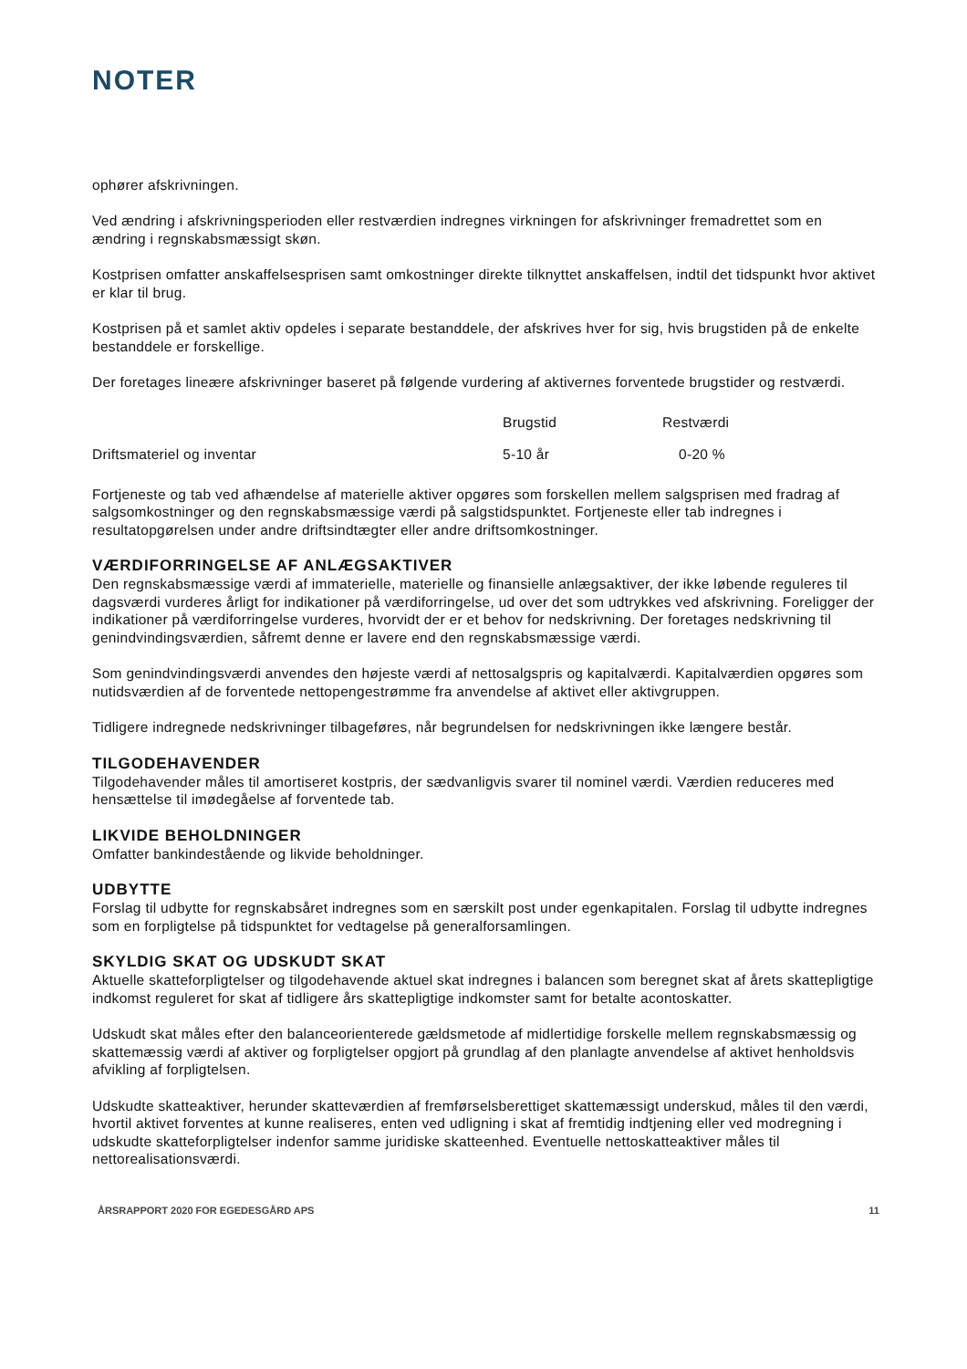NOTER
ophører afskrivningen.
Ved ændring i afskrivningsperioden eller restværdien indregnes virkningen for afskrivninger fremadrettet som en ændring i regnskabsmæssigt skøn.
Kostprisen omfatter anskaffelsesprisen samt omkostninger direkte tilknyttet anskaffelsen, indtil det tidspunkt hvor aktivet er klar til brug.
Kostprisen på et samlet aktiv opdeles i separate bestanddele, der afskrives hver for sig, hvis brugstiden på de enkelte bestanddele er forskellige.
Der foretages lineære afskrivninger baseret på følgende vurdering af aktivernes forventede brugstider og restværdi.
| | Brugstid | Restværdi |
| --- | --- | --- |
| Driftsmateriel og inventar | 5-10 år | 0-20 % |
Fortjeneste og tab ved afhændelse af materielle aktiver opgøres som forskellen mellem salgsprisen med fradrag af salgsomkostninger og den regnskabsmæssige værdi på salgstidspunktet. Fortjeneste eller tab indregnes i resultatopgørelsen under andre driftsindtægter eller andre driftsomkostninger.
VÆRDIFORRINGELSE AF ANLÆGSAKTIVER
Den regnskabsmæssige værdi af immaterielle, materielle og finansielle anlægsaktiver, der ikke løbende reguleres til dagsværdi vurderes årligt for indikationer på værdiforringelse, ud over det som udtrykkes ved afskrivning. Foreligger der indikationer på værdiforringelse vurderes, hvorvidt der er et behov for nedskrivning. Der foretages nedskrivning til genindvindingsværdien, såfremt denne er lavere end den regnskabsmæssige værdi.
Som genindvindingsværdi anvendes den højeste værdi af nettosalgspris og kapitalværdi. Kapitalværdien opgøres som nutidsværdien af de forventede nettopengestrømme fra anvendelse af aktivet eller aktivgruppen.
Tidligere indregnede nedskrivninger tilbageføres, når begrundelsen for nedskrivningen ikke længere består.
TILGODEHAVENDER
Tilgodehavender måles til amortiseret kostpris, der sædvanligvis svarer til nominel værdi. Værdien reduceres med hensættelse til imødegåelse af forventede tab.
LIKVIDE BEHOLDNINGER
Omfatter bankindestående og likvide beholdninger.
UDBYTTE
Forslag til udbytte for regnskabsåret indregnes som en særskilt post under egenkapitalen. Forslag til udbytte indregnes som en forpligtelse på tidspunktet for vedtagelse på generalforsamlingen.
SKYLDIG SKAT OG UDSKUDT SKAT
Aktuelle skatteforpligtelser og tilgodehavende aktuel skat indregnes i balancen som beregnet skat af årets skattepligtige indkomst reguleret for skat af tidligere års skattepligtige indkomster samt for betalte acontoskatter.
Udskudt skat måles efter den balanceorienterede gældsmetode af midlertidige forskelle mellem regnskabsmæssig og skattemæssig værdi af aktiver og forpligtelser opgjort på grundlag af den planlagte anvendelse af aktivet henholdsvis afvikling af forpligtelsen.
Udskudte skatteaktiver, herunder skatteværdien af fremførselsberettiget skattemæssigt underskud, måles til den værdi, hvortil aktivet forventes at kunne realiseres, enten ved udligning i skat af fremtidig indtjening eller ved modregning i udskudte skatteforpligtelser indenfor samme juridiske skatteenhed. Eventuelle nettoskatteaktiver måles til nettorealisationsværdi.
ÅRSRAPPORT 2020 FOR EGEDESGÅRD APS 11